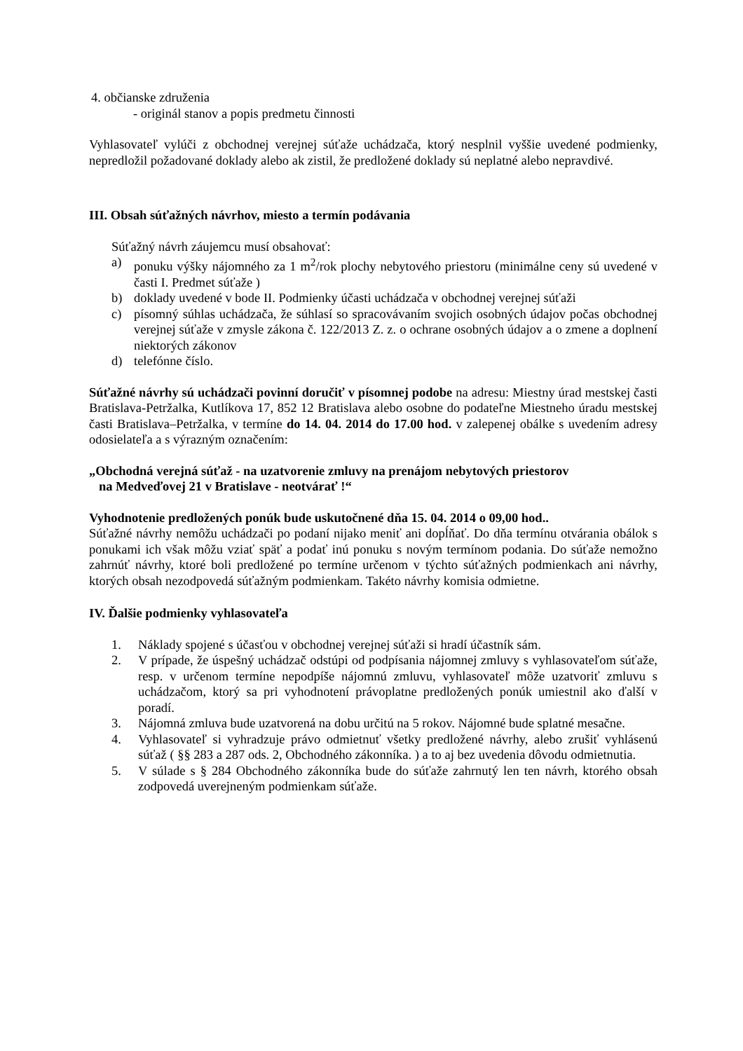4. občianske združenia
- originál stanov a popis predmetu činnosti
Vyhlasovateľ vylúči z obchodnej verejnej súťaže uchádzača, ktorý nesplnil vyššie uvedené podmienky, nepredložil požadované doklady alebo ak zistil, že predložené doklady sú neplatné alebo nepravdivé.
III. Obsah súťažných návrhov, miesto a termín podávania
Súťažný návrh záujemcu musí obsahovať:
a) ponuku výšky nájomného za 1 m<sup>2</sup>/rok plochy nebytového priestoru (minimálne ceny sú uvedené v časti I. Predmet súťaže )
b) doklady uvedené v bode II. Podmienky účasti uchádzača v obchodnej verejnej súťaži
c) písomný súhlas uchádzača, že súhlasí so spracovávaním svojich osobných údajov počas obchodnej verejnej súťaže v zmysle zákona č. 122/2013 Z. z. o ochrane osobných údajov a o zmene a doplnení niektorých zákonov
d) telefónne číslo.
Súťažné návrhy sú uchádzači povinní doručiť v písomnej podobe na adresu: Miestny úrad mestskej časti Bratislava-Petržalka, Kutlíkova 17, 852 12 Bratislava alebo osobne do podateľne Miestneho úradu mestskej časti Bratislava–Petržalka, v termíne do 14. 04. 2014 do 17.00 hod. v zalepenej obálke s uvedením adresy odosielateľa a s výrazným označením:
„Obchodná verejná súťaž - na uzatvorenie zmluvy na prenájom nebytových priestorov
na Medveďovej 21 v Bratislave - neotvárať !“
Vyhodnotenie predložených ponúk bude uskutočnené dňa 15. 04. 2014 o 09,00 hod..
Súťažné návrhy nemôžu uchádzači po podaní nijako meniť ani dopĺňať. Do dňa termínu otvárania obálok s ponukami ich však môžu vziať späť a podať inú ponuku s novým termínom podania. Do súťaže nemožno zahrnúť návrhy, ktoré boli predložené po termíne určenom v týchto súťažných podmienkach ani návrhy, ktorých obsah nezodpovedá súťažným podmienkam. Takéto návrhy komisia odmietne.
IV. Ďalšie podmienky vyhlasovateľa
1. Náklady spojené s účasťou v obchodnej verejnej súťaži si hradí účastník sám.
2. V prípade, že úspešný uchádzač odstúpi od podpísania nájomnej zmluvy s vyhlasovateľom súťaže, resp. v určenom termíne nepodpíše nájomnú zmluvu, vyhlasovateľ môže uzatvoriť zmluvu s uchádzačom, ktorý sa pri vyhodnotení právoplatne predložených ponúk umiestnil ako ďalší v poradí.
3. Nájomná zmluva bude uzatvorená na dobu určitú na 5 rokov. Nájomné bude splatné mesačne.
4. Vyhlasovateľ si vyhradzuje právo odmietnuť všetky predložené návrhy, alebo zrušiť vyhlásenú súťaž ( §§ 283 a 287 ods. 2, Obchodného zákonníka. ) a to aj bez uvedenia dôvodu odmietnutia.
5. V súlade s § 284 Obchodného zákonníka bude do súťaže zahrnutý len ten návrh, ktorého obsah zodpovedá uverejneným podmienkam súťaže.